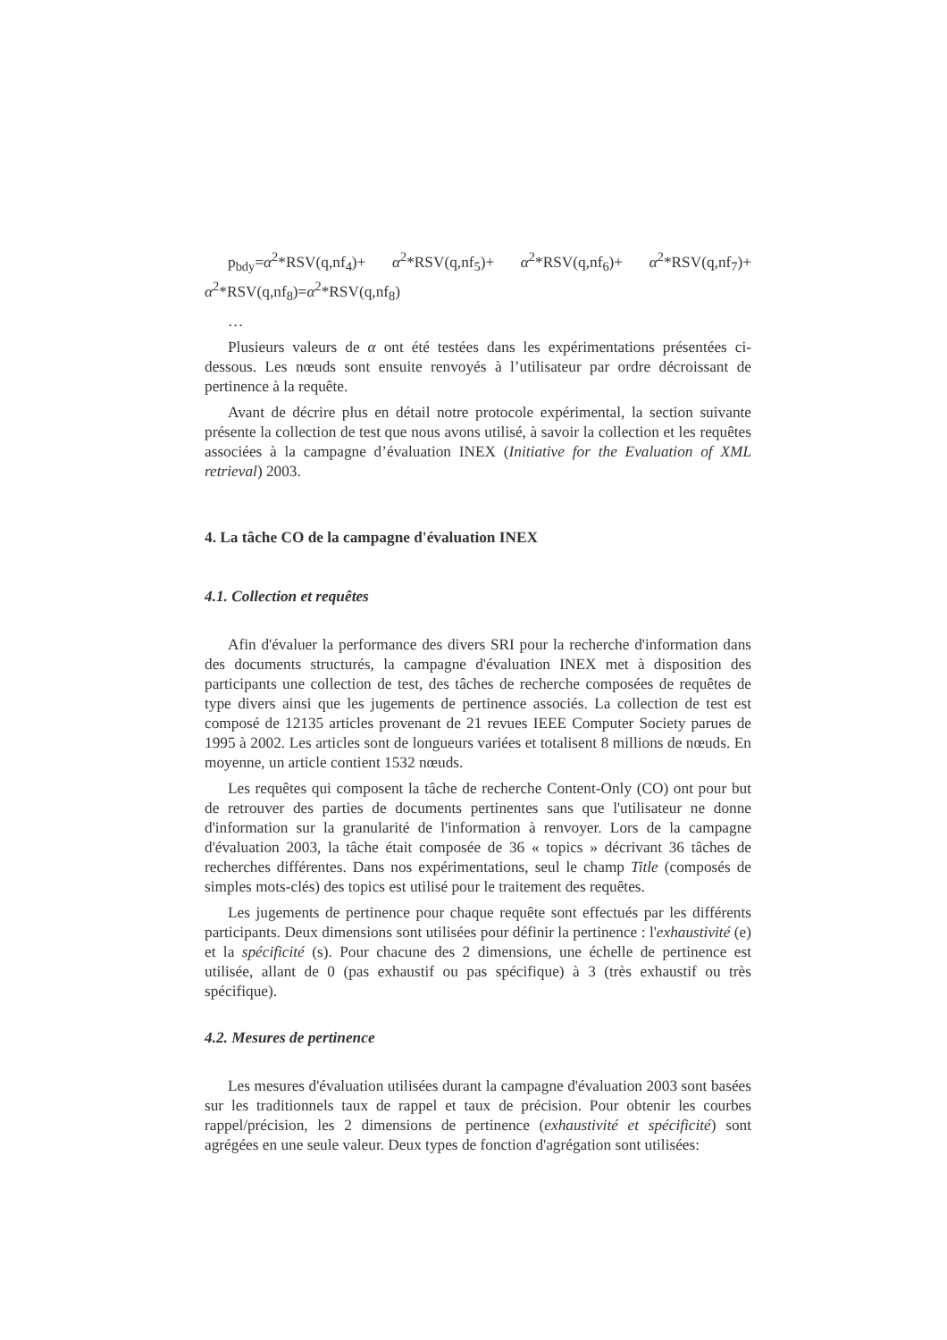p<sub>bdy</sub>=α<sup>2</sup>*RSV(q,nf<sub>4</sub>)+ α<sup>2</sup>*RSV(q,nf<sub>5</sub>)+ α<sup>2</sup>*RSV(q,nf<sub>6</sub>)+ α<sup>2</sup>*RSV(q,nf<sub>7</sub>)+ α<sup>2</sup>*RSV(q,nf<sub>8</sub>)=α<sup>2</sup>*RSV(q,nf<sub>8</sub>)
…
Plusieurs valeurs de α ont été testées dans les expérimentations présentées ci-dessous. Les nœuds sont ensuite renvoyés à l’utilisateur par ordre décroissant de pertinence à la requête.
Avant de décrire plus en détail notre protocole expérimental, la section suivante présente la collection de test que nous avons utilisé, à savoir la collection et les requêtes associées à la campagne d’évaluation INEX (Initiative for the Evaluation of XML retrieval) 2003.
4. La tâche CO de la campagne d'évaluation INEX
4.1. Collection et requêtes
Afin d'évaluer la performance des divers SRI pour la recherche d'information dans des documents structurés, la campagne d'évaluation INEX met à disposition des participants une collection de test, des tâches de recherche composées de requêtes de type divers ainsi que les jugements de pertinence associés. La collection de test est composé de 12135 articles provenant de 21 revues IEEE Computer Society parues de 1995 à 2002. Les articles sont de longueurs variées et totalisent 8 millions de nœuds. En moyenne, un article contient 1532 nœuds.
Les requêtes qui composent la tâche de recherche Content-Only (CO) ont pour but de retrouver des parties de documents pertinentes sans que l'utilisateur ne donne d'information sur la granularité de l'information à renvoyer. Lors de la campagne d'évaluation 2003, la tâche était composée de 36 « topics » décrivant 36 tâches de recherches différentes. Dans nos expérimentations, seul le champ Title (composés de simples mots-clés) des topics est utilisé pour le traitement des requêtes.
Les jugements de pertinence pour chaque requête sont effectués par les différents participants. Deux dimensions sont utilisées pour définir la pertinence : l'exhaustivité (e) et la spécificité (s). Pour chacune des 2 dimensions, une échelle de pertinence est utilisée, allant de 0 (pas exhaustif ou pas spécifique) à 3 (très exhaustif ou très spécifique).
4.2. Mesures de pertinence
Les mesures d'évaluation utilisées durant la campagne d'évaluation 2003 sont basées sur les traditionnels taux de rappel et taux de précision. Pour obtenir les courbes rappel/précision, les 2 dimensions de pertinence (exhaustivité et spécificité) sont agrégées en une seule valeur. Deux types de fonction d'agrégation sont utilisées: